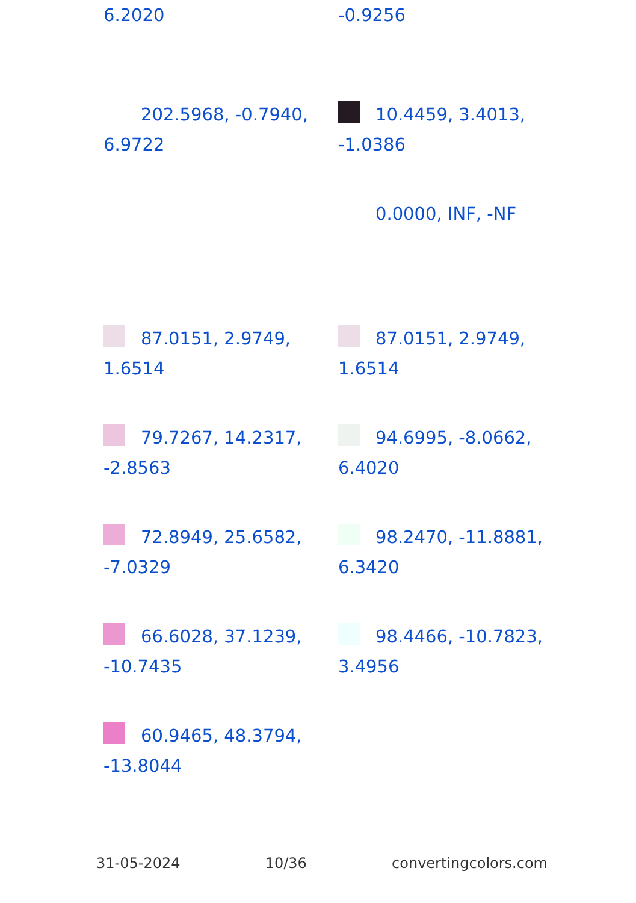6.2020
-0.9256
202.5968, -0.7940, 6.9722
10.4459, 3.4013, -1.0386
0.0000, INF, -NF
87.0151, 2.9749, 1.6514
87.0151, 2.9749, 1.6514
79.7267, 14.2317, -2.8563
94.6995, -8.0662, 6.4020
72.8949, 25.6582, -7.0329
98.2470, -11.8881, 6.3420
66.6028, 37.1239, -10.7435
98.4466, -10.7823, 3.4956
60.9465, 48.3794, -13.8044
31-05-2024 10/36 convertingcolors.com